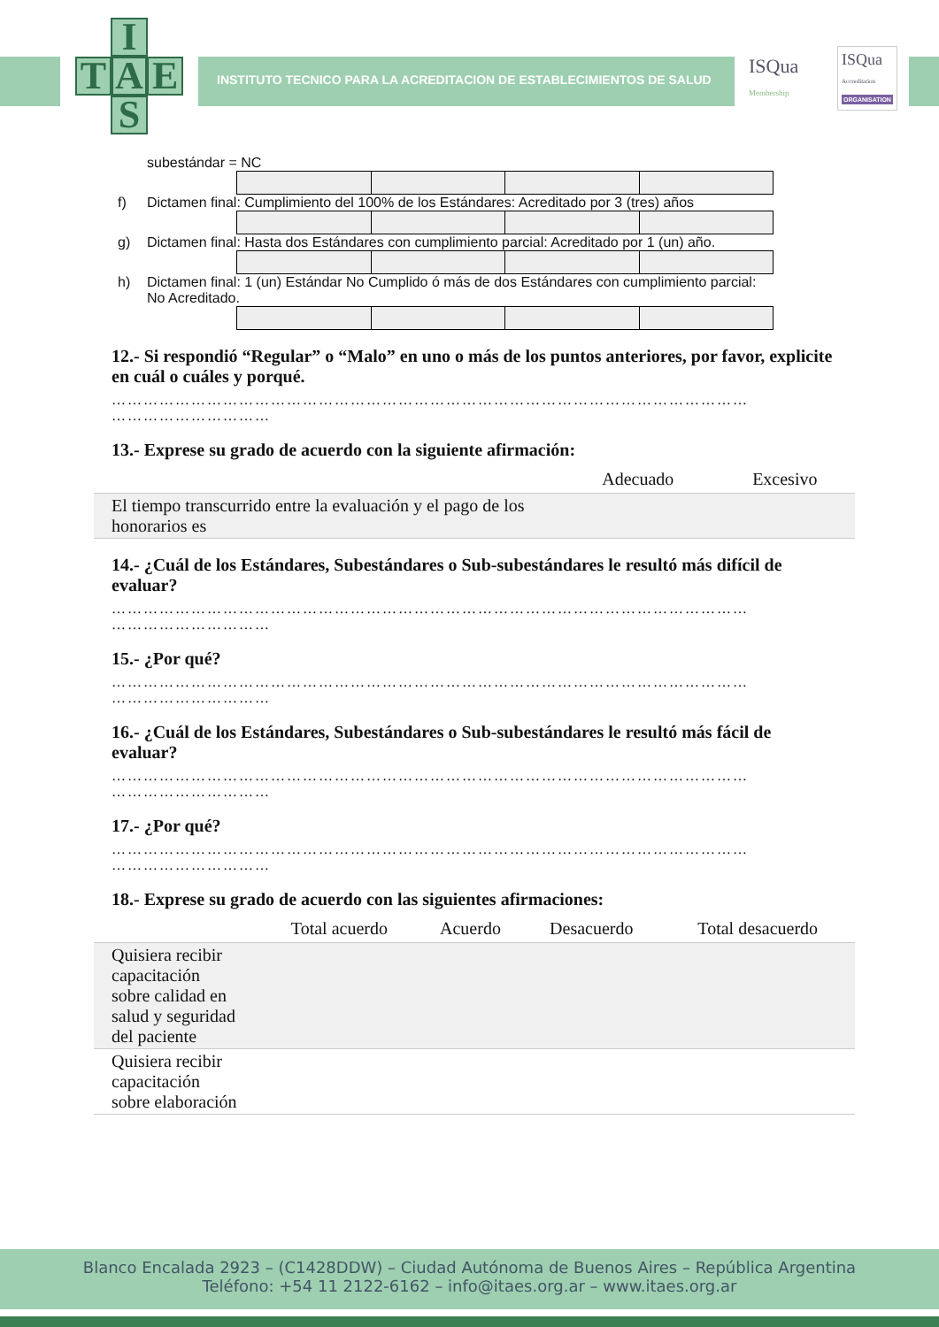I
T A E
S
INSTITUTO TECNICO PARA LA ACREDITACION DE ESTABLECIMIENTOS DE SALUD
ISQua
Membership
ISQua
Accreditation
ORGANISATION
subestándar = NC
f) Dictamen final: Cumplimiento del 100% de los Estándares: Acreditado por 3 (tres) años
g) Dictamen final: Hasta dos Estándares con cumplimiento parcial: Acreditado por 1 (un) año.
h) Dictamen final: 1 (un) Estándar No Cumplido ó más de dos Estándares con cumplimiento parcial:
No Acreditado.
12.- Si respondió “Regular” o “Malo” en uno o más de los puntos anteriores, por favor, explicite en cuál o cuáles y porqué.
…………………………………………………………………………………………………………
…………………………
13.- Exprese su grado de acuerdo con la siguiente afirmación:
| | Adecuado | Excesivo |
| --- | --- | --- |
| El tiempo transcurrido entre la evaluación y el pago de los honorarios es | | |
14.- ¿Cuál de los Estándares, Subestándares o Sub-subestándares le resultó más difícil de evaluar?
…………………………………………………………………………………………………………
…………………………
15.- ¿Por qué?
…………………………………………………………………………………………………………
…………………………
16.- ¿Cuál de los Estándares, Subestándares o Sub-subestándares le resultó más fácil de evaluar?
…………………………………………………………………………………………………………
…………………………
17.- ¿Por qué?
…………………………………………………………………………………………………………
…………………………
18.- Exprese su grado de acuerdo con las siguientes afirmaciones:
| | Total acuerdo | Acuerdo | Desacuerdo | Total desacuerdo |
| --- | --- | --- | --- | --- |
| Quisiera recibir capacitación sobre calidad en salud y seguridad del paciente | | | | |
| Quisiera recibir capacitación sobre elaboración | | | | |
Blanco Encalada 2923 – (C1428DDW) – Ciudad Autónoma de Buenos Aires – República Argentina
Teléfono: +54 11 2122-6162 – info@itaes.org.ar – www.itaes.org.ar